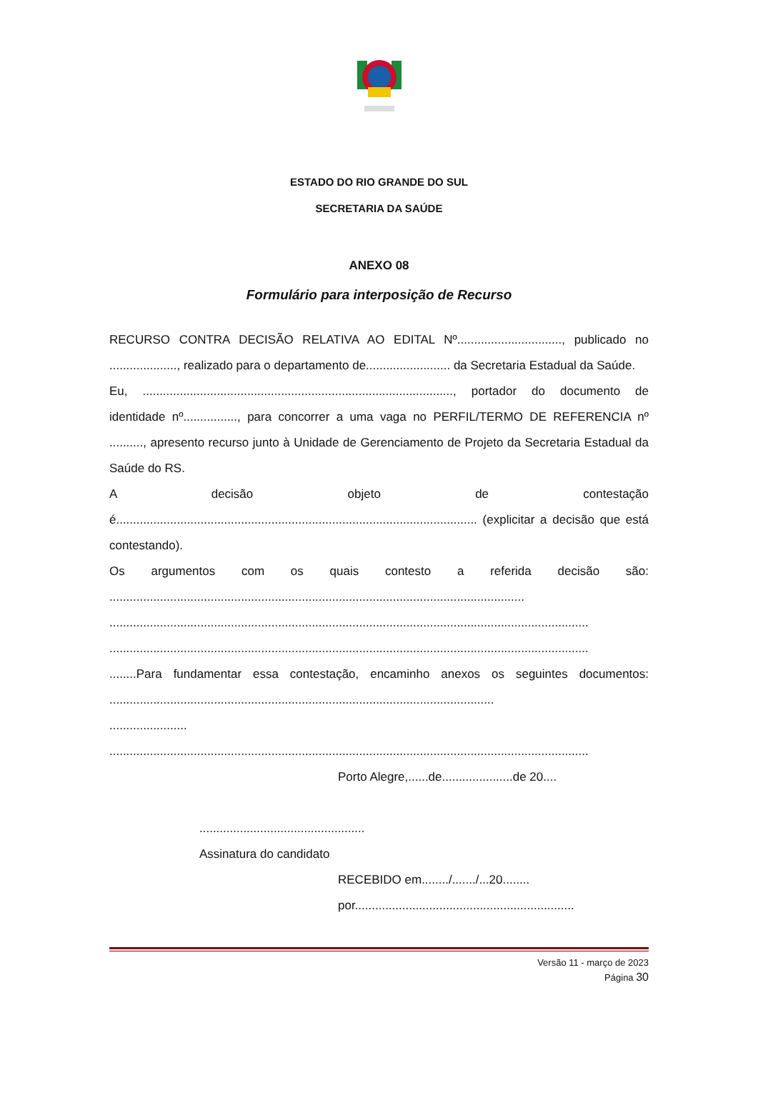ESTADO DO RIO GRANDE DO SUL
SECRETARIA DA SAÚDE
ANEXO 08
Formulário para interposição de Recurso
RECURSO CONTRA DECISÃO RELATIVA AO EDITAL Nº..............................., publicado no ...................., realizado para o departamento de......................... da Secretaria Estadual da Saúde.
Eu, ............................................................................................, portador do documento de identidade nº................, para concorrer a uma vaga no PERFIL/TERMO DE REFERENCIA nº .........., apresento recurso junto à Unidade de Gerenciamento de Projeto da Secretaria Estadual da Saúde do RS.
A decisão objeto de contestação é........................................................................................................... (explicitar a decisão que está contestando).
Os argumentos com os quais contesto a referida decisão são: ...........................................................................................................................
..............................................................................................................................................
..............................................................................................................................................
........Para fundamentar essa contestação, encaminho anexos os seguintes documentos: ..................................................................................................................
.......................
..............................................................................................................................................
Porto Alegre,......de.....................de 20....
.................................................
Assinatura do candidato
RECEBIDO em......../......./...20........
por.................................................................
Versão 11 - março de 2023
Página 30